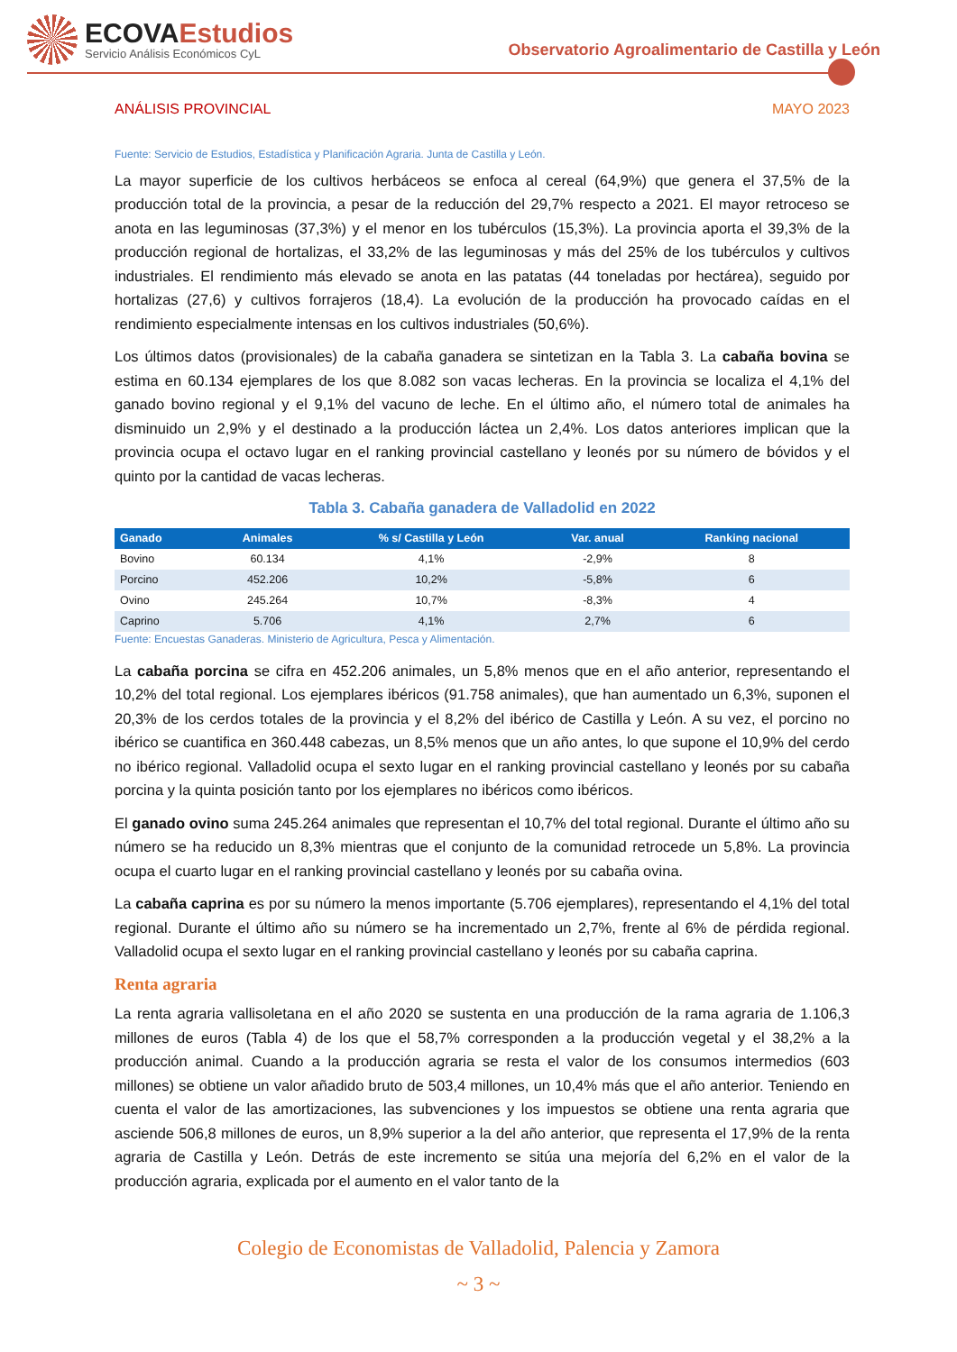ECOVAEstudios
Servicio Análisis Económicos CyL
Observatorio Agroalimentario de Castilla y León
ANÁLISIS PROVINCIAL MAYO 2023
Fuente: Servicio de Estudios, Estadística y Planificación Agraria. Junta de Castilla y León.
La mayor superficie de los cultivos herbáceos se enfoca al cereal (64,9%) que genera el 37,5% de la producción total de la provincia, a pesar de la reducción del 29,7% respecto a 2021. El mayor retroceso se anota en las leguminosas (37,3%) y el menor en los tubérculos (15,3%). La provincia aporta el 39,3% de la producción regional de hortalizas, el 33,2% de las leguminosas y más del 25% de los tubérculos y cultivos industriales. El rendimiento más elevado se anota en las patatas (44 toneladas por hectárea), seguido por hortalizas (27,6) y cultivos forrajeros (18,4). La evolución de la producción ha provocado caídas en el rendimiento especialmente intensas en los cultivos industriales (50,6%).
Los últimos datos (provisionales) de la cabaña ganadera se sintetizan en la Tabla 3. La cabaña bovina se estima en 60.134 ejemplares de los que 8.082 son vacas lecheras. En la provincia se localiza el 4,1% del ganado bovino regional y el 9,1% del vacuno de leche. En el último año, el número total de animales ha disminuido un 2,9% y el destinado a la producción láctea un 2,4%. Los datos anteriores implican que la provincia ocupa el octavo lugar en el ranking provincial castellano y leonés por su número de bóvidos y el quinto por la cantidad de vacas lecheras.
Tabla 3. Cabaña ganadera de Valladolid en 2022
| Ganado | Animales | % s/ Castilla y León | Var. anual | Ranking nacional |
| --- | --- | --- | --- | --- |
| Bovino | 60.134 | 4,1% | -2,9% | 8 |
| Porcino | 452.206 | 10,2% | -5,8% | 6 |
| Ovino | 245.264 | 10,7% | -8,3% | 4 |
| Caprino | 5.706 | 4,1% | 2,7% | 6 |
Fuente: Encuestas Ganaderas. Ministerio de Agricultura, Pesca y Alimentación.
La cabaña porcina se cifra en 452.206 animales, un 5,8% menos que en el año anterior, representando el 10,2% del total regional. Los ejemplares ibéricos (91.758 animales), que han aumentado un 6,3%, suponen el 20,3% de los cerdos totales de la provincia y el 8,2% del ibérico de Castilla y León. A su vez, el porcino no ibérico se cuantifica en 360.448 cabezas, un 8,5% menos que un año antes, lo que supone el 10,9% del cerdo no ibérico regional. Valladolid ocupa el sexto lugar en el ranking provincial castellano y leonés por su cabaña porcina y la quinta posición tanto por los ejemplares no ibéricos como ibéricos.
El ganado ovino suma 245.264 animales que representan el 10,7% del total regional. Durante el último año su número se ha reducido un 8,3% mientras que el conjunto de la comunidad retrocede un 5,8%. La provincia ocupa el cuarto lugar en el ranking provincial castellano y leonés por su cabaña ovina.
La cabaña caprina es por su número la menos importante (5.706 ejemplares), representando el 4,1% del total regional. Durante el último año su número se ha incrementado un 2,7%, frente al 6% de pérdida regional. Valladolid ocupa el sexto lugar en el ranking provincial castellano y leonés por su cabaña caprina.
Renta agraria
La renta agraria vallisoletana en el año 2020 se sustenta en una producción de la rama agraria de 1.106,3 millones de euros (Tabla 4) de los que el 58,7% corresponden a la producción vegetal y el 38,2% a la producción animal. Cuando a la producción agraria se resta el valor de los consumos intermedios (603 millones) se obtiene un valor añadido bruto de 503,4 millones, un 10,4% más que el año anterior. Teniendo en cuenta el valor de las amortizaciones, las subvenciones y los impuestos se obtiene una renta agraria que asciende 506,8 millones de euros, un 8,9% superior a la del año anterior, que representa el 17,9% de la renta agraria de Castilla y León. Detrás de este incremento se sitúa una mejoría del 6,2% en el valor de la producción agraria, explicada por el aumento en el valor tanto de la
Colegio de Economistas de Valladolid, Palencia y Zamora
~ 3 ~